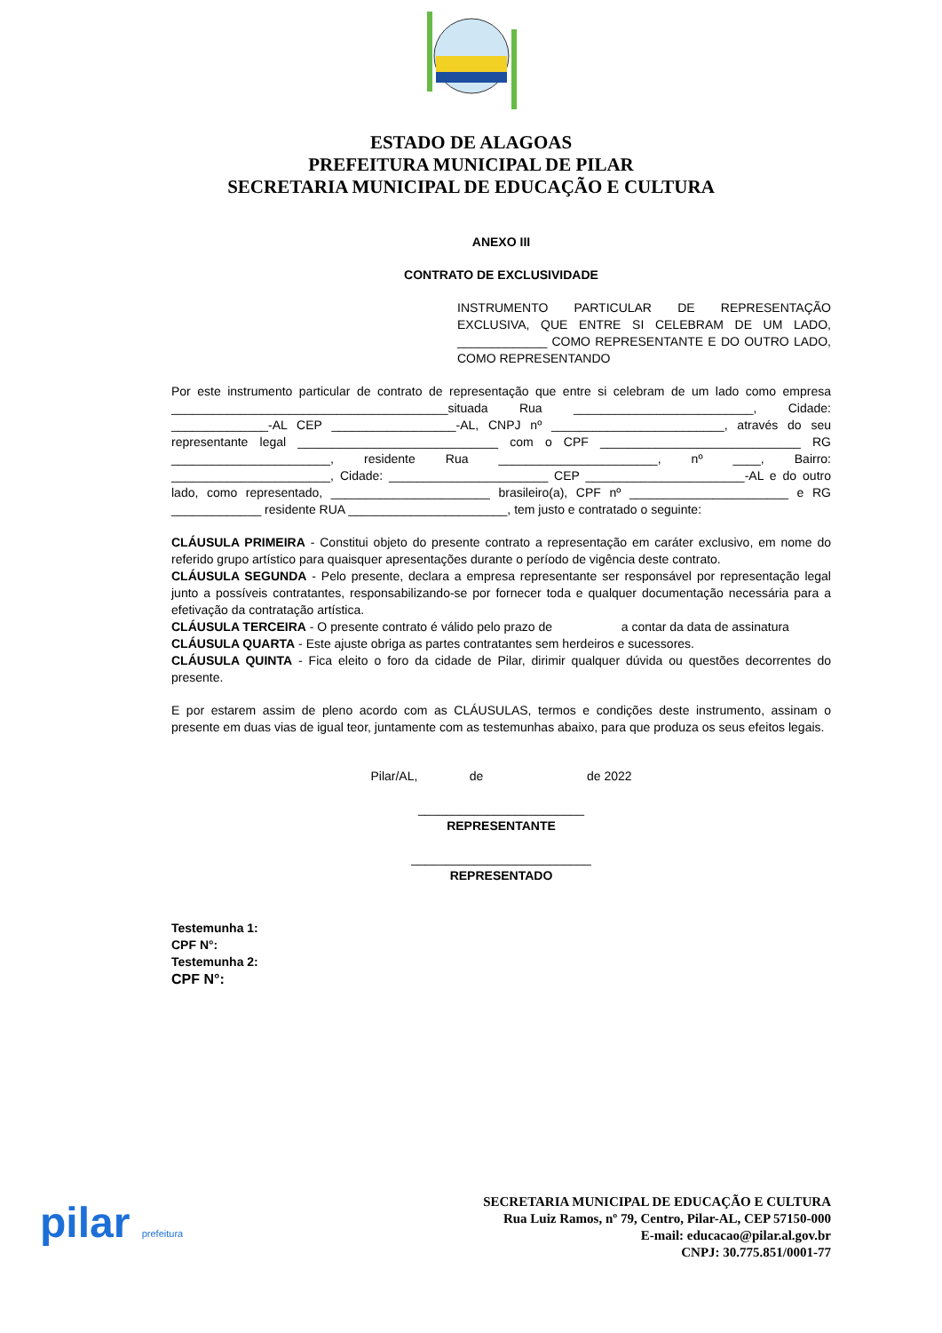ESTADO DE ALAGOAS
PREFEITURA MUNICIPAL DE PILAR
SECRETARIA MUNICIPAL DE EDUCAÇÃO E CULTURA
ANEXO III
CONTRATO DE EXCLUSIVIDADE
INSTRUMENTO PARTICULAR DE REPRESENTAÇÃO EXCLUSIVA, QUE ENTRE SI CELEBRAM DE UM LADO, _____________ COMO REPRESENTANTE E DO OUTRO LADO, COMO REPRESENTANDO
Por este instrumento particular de contrato de representação que entre si celebram de um lado como empresa ________________________________________situada Rua __________________________, Cidade: ______________-AL CEP __________________-AL, CNPJ nº _________________________, através do seu representante legal _____________________________ com o CPF _____________________________ RG _______________________, residente Rua _______________________, nº ____, Bairro: _______________________, Cidade: _______________________ CEP _______________________-AL e do outro lado, como representado, _______________________ brasileiro(a), CPF nº _______________________ e RG _____________ residente RUA _______________________, tem justo e contratado o seguinte:
CLÁUSULA PRIMEIRA - Constitui objeto do presente contrato a representação em caráter exclusivo, em nome do referido grupo artístico para quaisquer apresentações durante o período de vigência deste contrato.
CLÁUSULA SEGUNDA - Pelo presente, declara a empresa representante ser responsável por representação legal junto a possíveis contratantes, responsabilizando-se por fornecer toda e qualquer documentação necessária para a efetivação da contratação artística.
CLÁUSULA TERCEIRA - O presente contrato é válido pelo prazo de a contar da data de assinatura
CLÁUSULA QUARTA - Este ajuste obriga as partes contratantes sem herdeiros e sucessores.
CLÁUSULA QUINTA - Fica eleito o foro da cidade de Pilar, dirimir qualquer dúvida ou questões decorrentes do presente.
E por estarem assim de pleno acordo com as CLÁUSULAS, termos e condições deste instrumento, assinam o presente em duas vias de igual teor, juntamente com as testemunhas abaixo, para que produza os seus efeitos legais.
Pilar/AL, de de 2022
________________________
REPRESENTANTE
__________________________
REPRESENTADO
Testemunha 1:
CPF N°:
Testemunha 2:
CPF N°:
pilar prefeitura
SECRETARIA MUNICIPAL DE EDUCAÇÃO E CULTURA
Rua Luiz Ramos, nº 79, Centro, Pilar-AL, CEP 57150-000
E-mail: educacao@pilar.al.gov.br
CNPJ: 30.775.851/0001-77